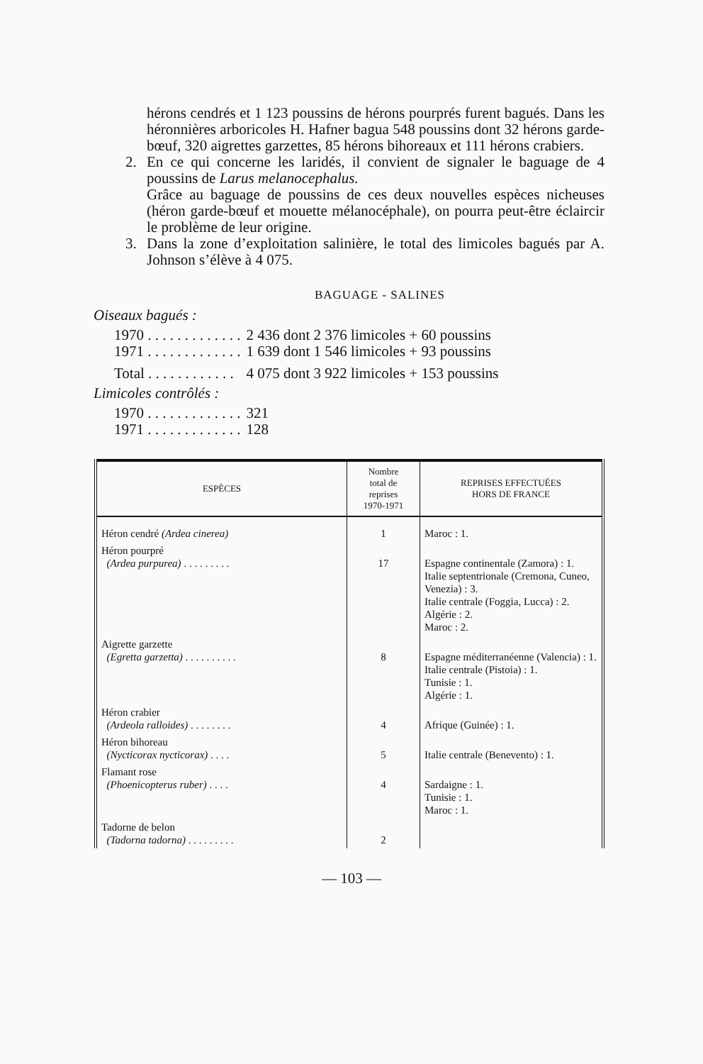hérons cendrés et 1 123 poussins de hérons pourprés furent bagués. Dans les héronnières arboricoles H. Hafner bagua 548 poussins dont 32 hérons garde-bœuf, 320 aigrettes garzettes, 85 hérons bihoreaux et 111 hérons crabiers.
2. En ce qui concerne les laridés, il convient de signaler le baguage de 4 poussins de Larus melanocephalus.
Grâce au baguage de poussins de ces deux nouvelles espèces nicheuses (héron garde-bœuf et mouette mélanocéphale), on pourra peut-être éclaircir le problème de leur origine.
3. Dans la zone d’exploitation salinière, le total des limicoles bagués par A. Johnson s’élève à 4 075.
BAGUAGE - SALINES
Oiseaux bagués :
| 1970 . . . . . . . . . . . . . | 2 436 dont 2 376 limicoles + 60 poussins |
| 1971 . . . . . . . . . . . . . | 1 639 dont 1 546 limicoles + 93 poussins |
| Total . . . . . . . . . . . . | 4 075 dont 3 922 limicoles + 153 poussins |
Limicoles contrôlés :
| 1970 . . . . . . . . . . . . . | 321 |
| 1971 . . . . . . . . . . . . . | 128 |
| ESPÈCES | Nombre total de reprises 1970-1971 | REPRISES EFFECTUÉES HORS DE FRANCE |
| --- | --- | --- |
| Héron cendré (Ardea cinerea) | 1 | Maroc : 1. |
| Héron pourpré (Ardea purpurea) . . . . . . . . . | 17 | Espagne continentale (Zamora) : 1. Italie septentrionale (Cremona, Cuneo, Venezia) : 3. Italie centrale (Foggia, Lucca) : 2. Algérie : 2. Maroc : 2. |
| Aigrette garzette (Egretta garzetta) . . . . . . . . . . | 8 | Espagne méditerranéenne (Valencia) : 1. Italie centrale (Pistoia) : 1. Tunisie : 1. Algérie : 1. |
| Héron crabier (Ardeola ralloides) . . . . . . . . | 4 | Afrique (Guinée) : 1. |
| Héron bihoreau (Nycticorax nycticorax) . . . . | 5 | Italie centrale (Benevento) : 1. |
| Flamant rose (Phoenicopterus ruber) . . . . | 4 | Sardaigne : 1. Tunisie : 1. Maroc : 1. |
| Tadorne de belon (Tadorna tadorna) . . . . . . . . . | 2 | |
— 103 —